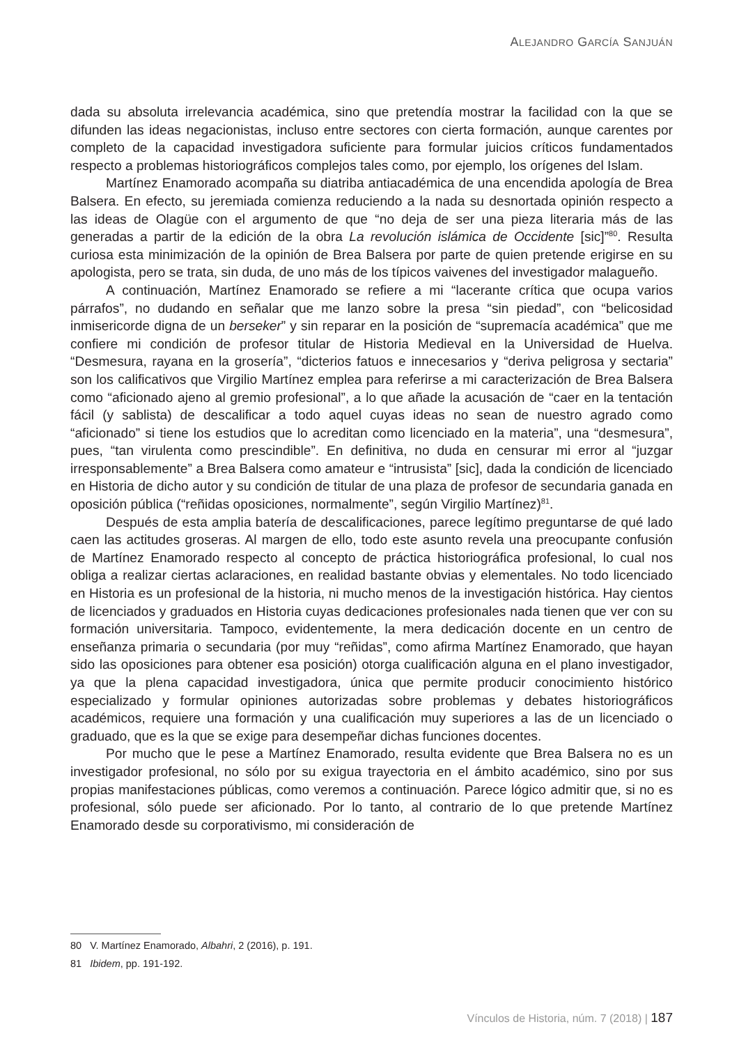ALEJANDRO GARCÍA SANJUÁN
dada su absoluta irrelevancia académica, sino que pretendía mostrar la facilidad con la que se difunden las ideas negacionistas, incluso entre sectores con cierta formación, aunque carentes por completo de la capacidad investigadora suficiente para formular juicios críticos fundamentados respecto a problemas historiográficos complejos tales como, por ejemplo, los orígenes del Islam.
Martínez Enamorado acompaña su diatriba antiacadémica de una encendida apología de Brea Balsera. En efecto, su jeremiada comienza reduciendo a la nada su desnortada opinión respecto a las ideas de Olagüe con el argumento de que “no deja de ser una pieza literaria más de las generadas a partir de la edición de la obra La revolución islámica de Occidente [sic]”<sup>80</sup>. Resulta curiosa esta minimización de la opinión de Brea Balsera por parte de quien pretende erigirse en su apologista, pero se trata, sin duda, de uno más de los típicos vaivenes del investigador malagueño.
A continuación, Martínez Enamorado se refiere a mi “lacerante crítica que ocupa varios párrafos”, no dudando en señalar que me lanzo sobre la presa “sin piedad”, con “belicosidad inmisericorde digna de un berseker” y sin reparar en la posición de “supremacía académica” que me confiere mi condición de profesor titular de Historia Medieval en la Universidad de Huelva. “Desmesura, rayana en la grosería”, “dicterios fatuos e innecesarios y “deriva peligrosa y sectaria” son los calificativos que Virgilio Martínez emplea para referirse a mi caracterización de Brea Balsera como “aficionado ajeno al gremio profesional”, a lo que añade la acusación de “caer en la tentación fácil (y sablista) de descalificar a todo aquel cuyas ideas no sean de nuestro agrado como “aficionado” si tiene los estudios que lo acreditan como licenciado en la materia”, una “desmesura”, pues, “tan virulenta como prescindible”. En definitiva, no duda en censurar mi error al “juzgar irresponsablemente” a Brea Balsera como amateur e “intrusista” [sic], dada la condición de licenciado en Historia de dicho autor y su condición de titular de una plaza de profesor de secundaria ganada en oposición pública (“reñidas oposiciones, normalmente”, según Virgilio Martínez)<sup>81</sup>.
Después de esta amplia batería de descalificaciones, parece legítimo preguntarse de qué lado caen las actitudes groseras. Al margen de ello, todo este asunto revela una preocupante confusión de Martínez Enamorado respecto al concepto de práctica historiográfica profesional, lo cual nos obliga a realizar ciertas aclaraciones, en realidad bastante obvias y elementales. No todo licenciado en Historia es un profesional de la historia, ni mucho menos de la investigación histórica. Hay cientos de licenciados y graduados en Historia cuyas dedicaciones profesionales nada tienen que ver con su formación universitaria. Tampoco, evidentemente, la mera dedicación docente en un centro de enseñanza primaria o secundaria (por muy “reñidas”, como afirma Martínez Enamorado, que hayan sido las oposiciones para obtener esa posición) otorga cualificación alguna en el plano investigador, ya que la plena capacidad investigadora, única que permite producir conocimiento histórico especializado y formular opiniones autorizadas sobre problemas y debates historiográficos académicos, requiere una formación y una cualificación muy superiores a las de un licenciado o graduado, que es la que se exige para desempeñar dichas funciones docentes.
Por mucho que le pese a Martínez Enamorado, resulta evidente que Brea Balsera no es un investigador profesional, no sólo por su exigua trayectoria en el ámbito académico, sino por sus propias manifestaciones públicas, como veremos a continuación. Parece lógico admitir que, si no es profesional, sólo puede ser aficionado. Por lo tanto, al contrario de lo que pretende Martínez Enamorado desde su corporativismo, mi consideración de
80 V. Martínez Enamorado, Albahri, 2 (2016), p. 191.
81 Ibidem, pp. 191-192.
Vínculos de Historia, núm. 7 (2018) | 187